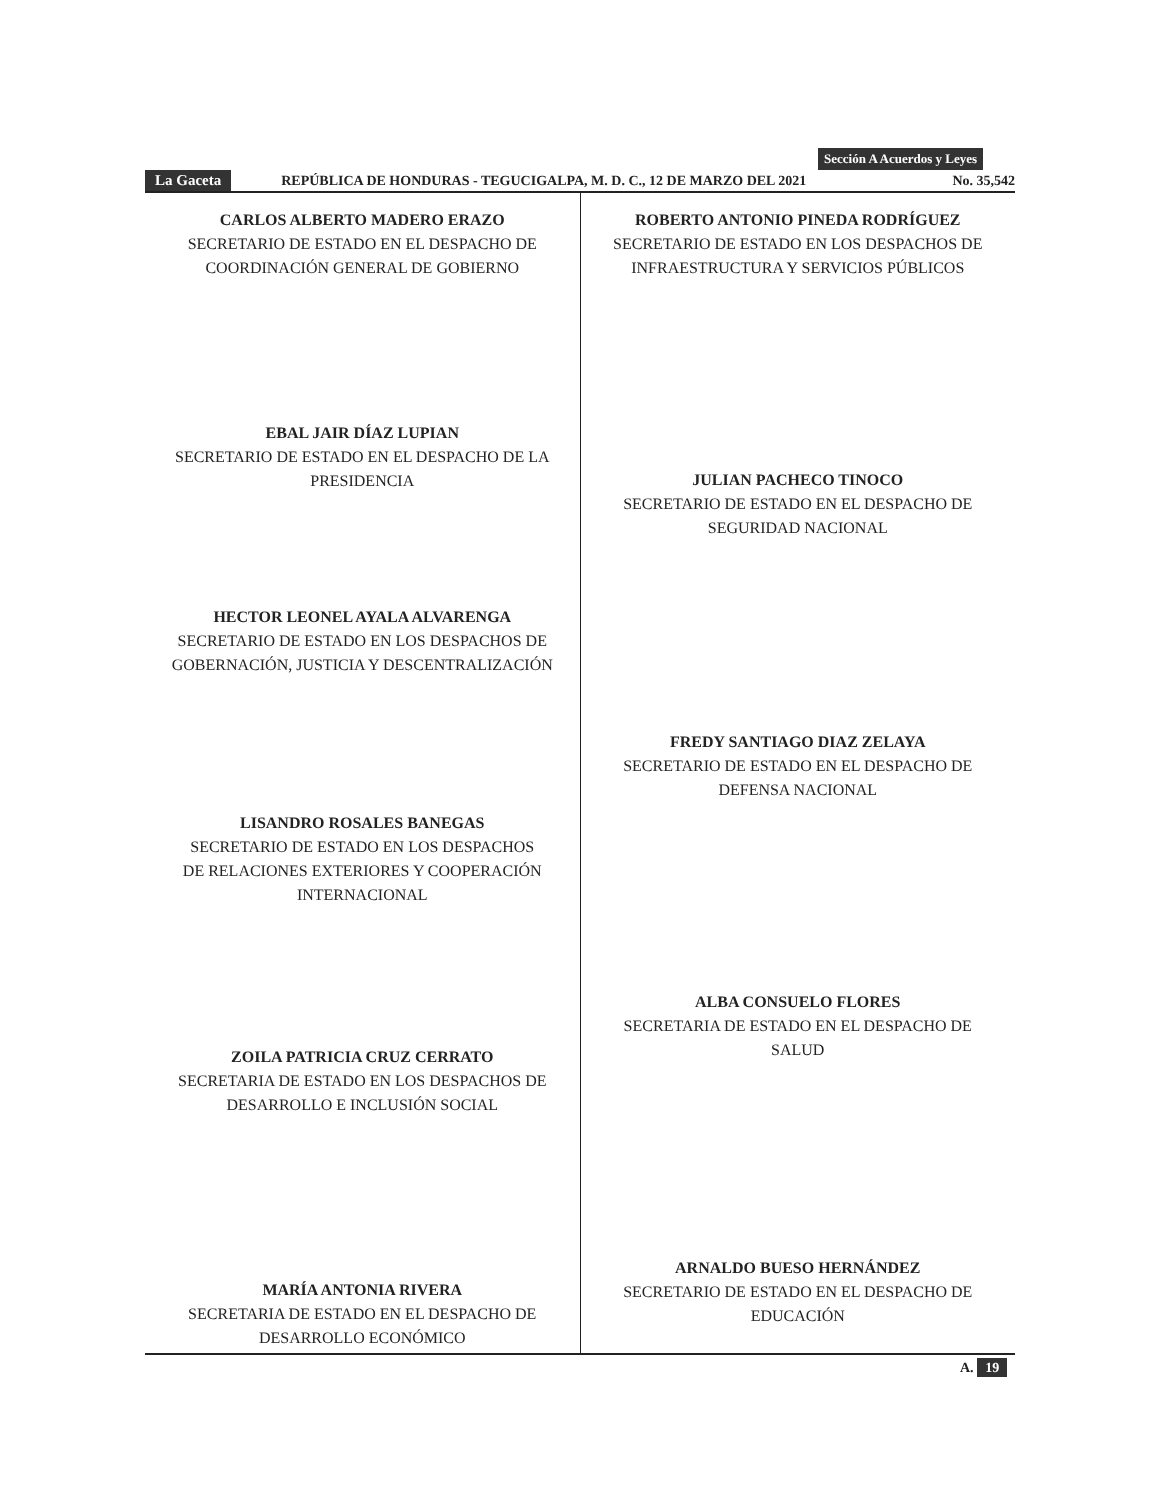Sección A Acuerdos y Leyes
La Gaceta REPÚBLICA DE HONDURAS - TEGUCIGALPA, M. D. C., 12 DE MARZO DEL 2021 No. 35,542
CARLOS ALBERTO MADERO ERAZO
SECRETARIO DE ESTADO EN EL DESPACHO DE
COORDINACIÓN GENERAL DE GOBIERNO
EBAL JAIR DÍAZ LUPIAN
SECRETARIO DE ESTADO EN EL DESPACHO DE LA
PRESIDENCIA
HECTOR LEONEL AYALA ALVARENGA
SECRETARIO DE ESTADO EN LOS DESPACHOS DE
GOBERNACIÓN, JUSTICIA Y DESCENTRALIZACIÓN
LISANDRO ROSALES BANEGAS
SECRETARIO DE ESTADO EN LOS DESPACHOS
DE RELACIONES EXTERIORES Y COOPERACIÓN
INTERNACIONAL
ZOILA PATRICIA CRUZ CERRATO
SECRETARIA DE ESTADO EN LOS DESPACHOS DE
DESARROLLO E INCLUSIÓN SOCIAL
MARÍA ANTONIA RIVERA
SECRETARIA DE ESTADO EN EL DESPACHO DE
DESARROLLO ECONÓMICO
ROBERTO ANTONIO PINEDA RODRÍGUEZ
SECRETARIO DE ESTADO EN LOS DESPACHOS DE
INFRAESTRUCTURA Y SERVICIOS PÚBLICOS
JULIAN PACHECO TINOCO
SECRETARIO DE ESTADO EN EL DESPACHO DE
SEGURIDAD NACIONAL
FREDY SANTIAGO DIAZ ZELAYA
SECRETARIO DE ESTADO EN EL DESPACHO DE
DEFENSA NACIONAL
ALBA CONSUELO FLORES
SECRETARIA DE ESTADO EN EL DESPACHO DE
SALUD
ARNALDO BUESO HERNÁNDEZ
SECRETARIO DE ESTADO EN EL DESPACHO DE
EDUCACIÓN
A. 19